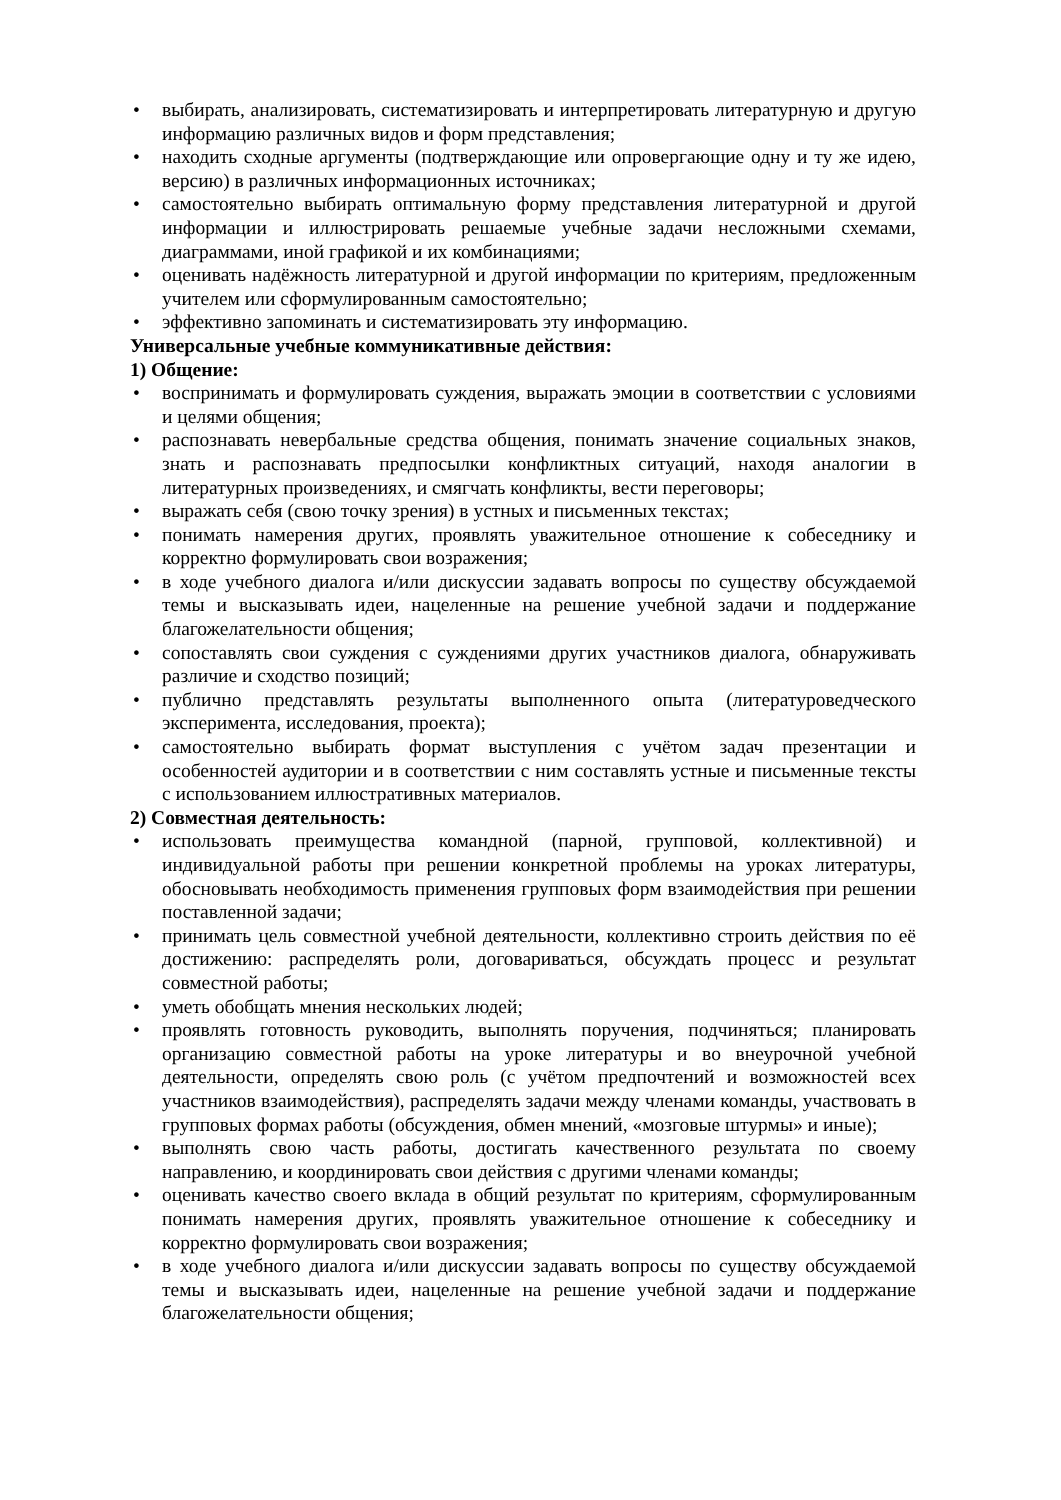• выбирать, анализировать, систематизировать и интерпретировать литературную и другую информацию различных видов и форм представления;
• находить сходные аргументы (подтверждающие или опровергающие одну и ту же идею, версию) в различных информационных источниках;
• самостоятельно выбирать оптимальную форму представления литературной и другой информации и иллюстрировать решаемые учебные задачи несложными схемами, диаграммами, иной графикой и их комбинациями;
• оценивать надёжность литературной и другой информации по критериям, предложенным учителем или сформулированным самостоятельно;
• эффективно запоминать и систематизировать эту информацию.
Универсальные учебные коммуникативные действия:
1) Общение:
• воспринимать и формулировать суждения, выражать эмоции в соответствии с условиями и целями общения;
• распознавать невербальные средства общения, понимать значение социальных знаков, знать и распознавать предпосылки конфликтных ситуаций, находя аналогии в литературных произведениях, и смягчать конфликты, вести переговоры;
• выражать себя (свою точку зрения) в устных и письменных текстах;
• понимать намерения других, проявлять уважительное отношение к собеседнику и корректно формулировать свои возражения;
• в ходе учебного диалога и/или дискуссии задавать вопросы по существу обсуждаемой темы и высказывать идеи, нацеленные на решение учебной задачи и поддержание благожелательности общения;
• сопоставлять свои суждения с суждениями других участников диалога, обнаруживать различие и сходство позиций;
• публично представлять результаты выполненного опыта (литературоведческого эксперимента, исследования, проекта);
• самостоятельно выбирать формат выступления с учётом задач презентации и особенностей аудитории и в соответствии с ним составлять устные и письменные тексты с использованием иллюстративных материалов.
2) Совместная деятельность:
• использовать преимущества командной (парной, групповой, коллективной) и индивидуальной работы при решении конкретной проблемы на уроках литературы, обосновывать необходимость применения групповых форм взаимодействия при решении поставленной задачи;
• принимать цель совместной учебной деятельности, коллективно строить действия по её достижению: распределять роли, договариваться, обсуждать процесс и результат совместной работы;
• уметь обобщать мнения нескольких людей;
• проявлять готовность руководить, выполнять поручения, подчиняться; планировать организацию совместной работы на уроке литературы и во внеурочной учебной деятельности, определять свою роль (с учётом предпочтений и возможностей всех участников взаимодействия), распределять задачи между членами команды, участвовать в групповых формах работы (обсуждения, обмен мнений, «мозговые штурмы» и иные);
• выполнять свою часть работы, достигать качественного результата по своему направлению, и координировать свои действия с другими членами команды;
• оценивать качество своего вклада в общий результат по критериям, сформулированным понимать намерения других, проявлять уважительное отношение к собеседнику и корректно формулировать свои возражения;
• в ходе учебного диалога и/или дискуссии задавать вопросы по существу обсуждаемой темы и высказывать идеи, нацеленные на решение учебной задачи и поддержание благожелательности общения;